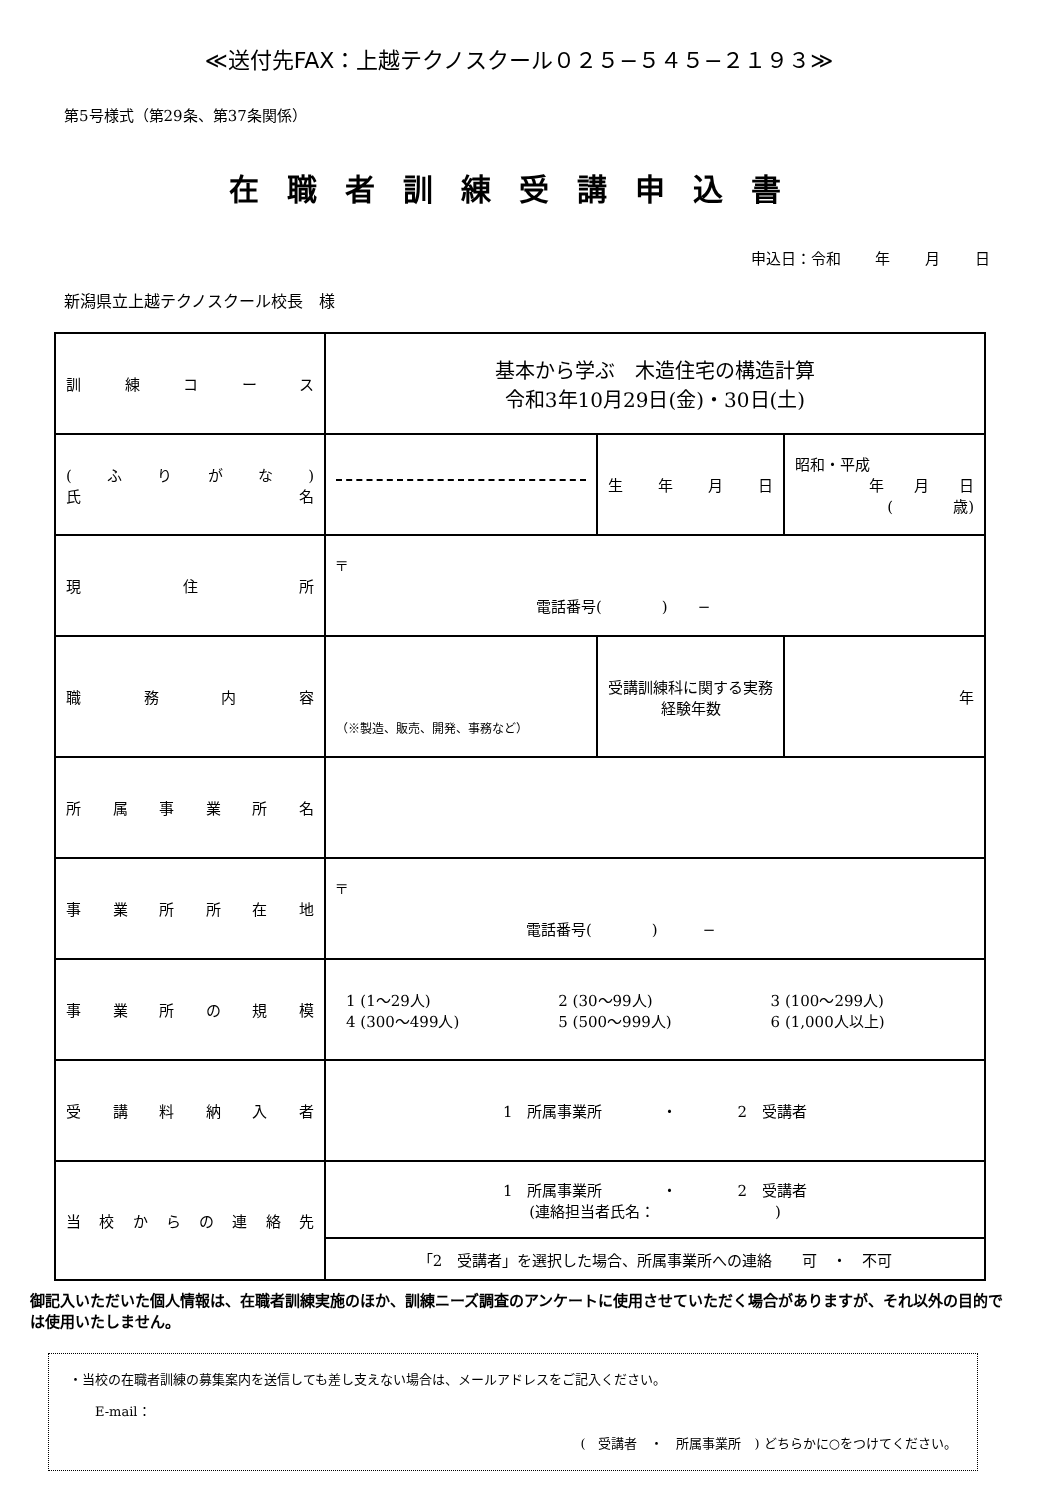≪送付先FAX：上越テクノスクール０２５−５４５−２１９３≫
第5号様式（第29条、第37条関係）
在職者訓練受講申込書
申込日：令和 年 月 日
新潟県立上越テクノスクール校長　様
| 訓練コース | 基本から学ぶ 木造住宅の構造計算 令和3年10月29日(金)・30日(土) | | |
| (ふりがな) 氏名 | | 生年月日 | 昭和・平成 年 月 日 ( 歳) |
| 現住所 | 〒 電話番号( ) − | | |
| 職務内容 | （※製造、販売、開発、事務など） | 受講訓練科に関する実務経験年数 | 年 |
| 所属事業所名 | | | |
| 事業所所在地 | 〒 電話番号( ) − | | |
| 事業所の規模 | / 1 (1〜29人) / 2 (30〜99人) / 3 (100〜299人) / / 4 (300〜499人) / 5 (500〜999人) / 6 (1,000人以上) / | | |
| 受講料納入者 | 1 所属事業所 ・ 2 受講者 | | |
| 当校からの連絡先 | 1 所属事業所 ・ 2 受講者 (連絡担当者氏名： ) | | |
| | 「2 受講者」を選択した場合、所属事業所への連絡 可 ・ 不可 | | |
御記入いただいた個人情報は、在職者訓練実施のほか、訓練ニーズ調査のアンケートに使用させていただく場合がありますが、それ以外の目的では使用いたしません。
・当校の在職者訓練の募集案内を送信しても差し支えない場合は、メールアドレスをご記入ください。
　　E-mail：
(　受講者　・　所属事業所　) どちらかに○をつけてください。